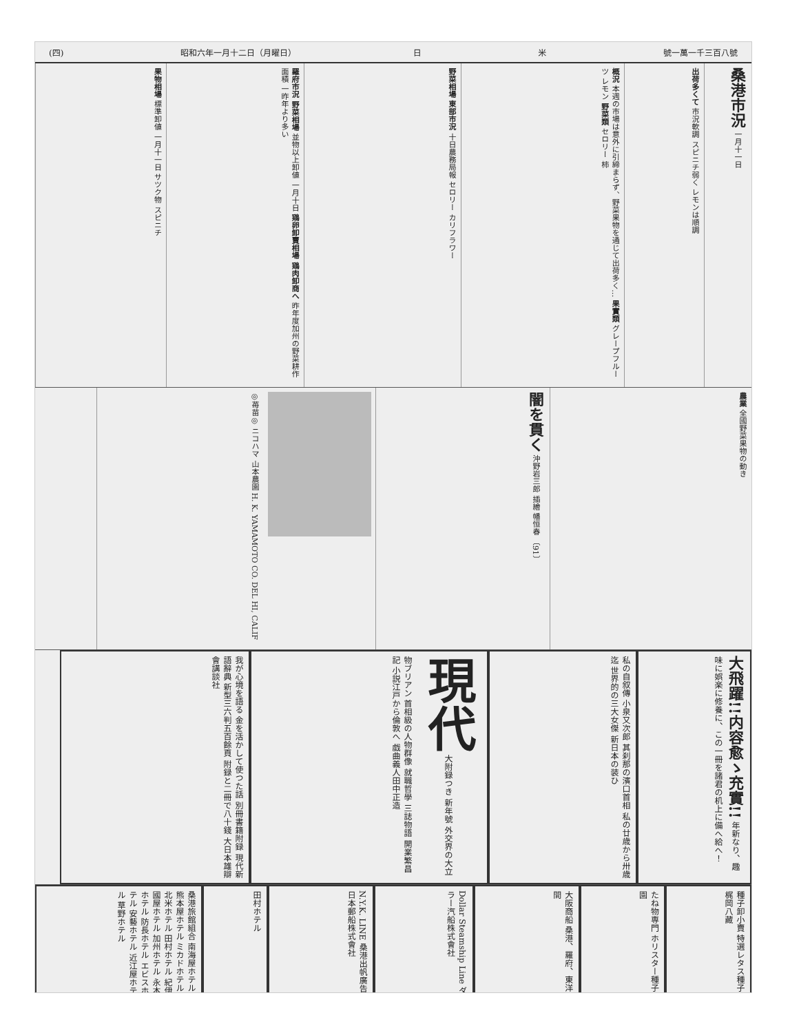(四) 昭和六年一月十二日（月曜日） 日 米 號一萬一千三百八號
桑港市況 一月十一日
出荷多くて 市況軟調 スピニチ弱く レモンは順調
概況 本週の市場は意外に引締まらず、野菜果物を通じて出荷多く… 果實類 グレープフルーツ レモン 野菜類 セロリー 柿
野菜相場 東部市況 十日農務局報 セロリー カリフラワー
羅府市況 野菜相場 並物以上卸値 一月十日 鶏卵卸賣相場 鶏肉卸商へ 昨年度加州の野菜耕作面積 一昨年より多い
果物相場 標準卸値 一月十一日 サツク物 スピニチ
農業 全國野菜果物の動き
闇を貫く 沖野岩三郎 插繪 幡恒春 〔91〕
◎苺苗◎ ニコハマ 山本農園 H. K. YAMAMOTO CO. DEL HI, CALIF
大飛躍!!内容愈ゝ充實!! 年新なり、趣味に娯楽に修養に、この一冊を諸君の机上に備へ給へ！
私の自叙傳 小泉又次郎 其刹那の濱口首相 私の廿歳から卅歳迄 世界的の三大女傑 新日本の装ひ
現代 大附録つき 新年號 外交界の大立物ブリアン 首相級の人物群像 就職哲學 三誌物語 開業繁昌記 小説江戸から倫敦へ 戯曲義人田中正造
我が心境を語る 金を活かして使つた話 別冊書籍附録 現代新語辭典 新型三六判五百餘頁 附録と二冊で八十錢 大日本雄辯會講談社
種子卸小賣 特選レタス種子 梶岡八藏
たね物専門 ホリスター種子園
大阪商船 桑港、羅府、東洋間
Dollar Steamship Line ダラー汽船株式會社
N.Y.K. LINE 桑港出帆廣告 日本郵船株式會社
田村ホテル
桑港旅館組合 南海屋ホテル 熊本屋ホテル ミカドホテル 北米ホテル 田村ホテル 紀伊國屋ホテル 加州ホテル 永本ホテル 防長ホテル エビスホテル 安藝ホテル 近江屋ホテル 草野ホテル